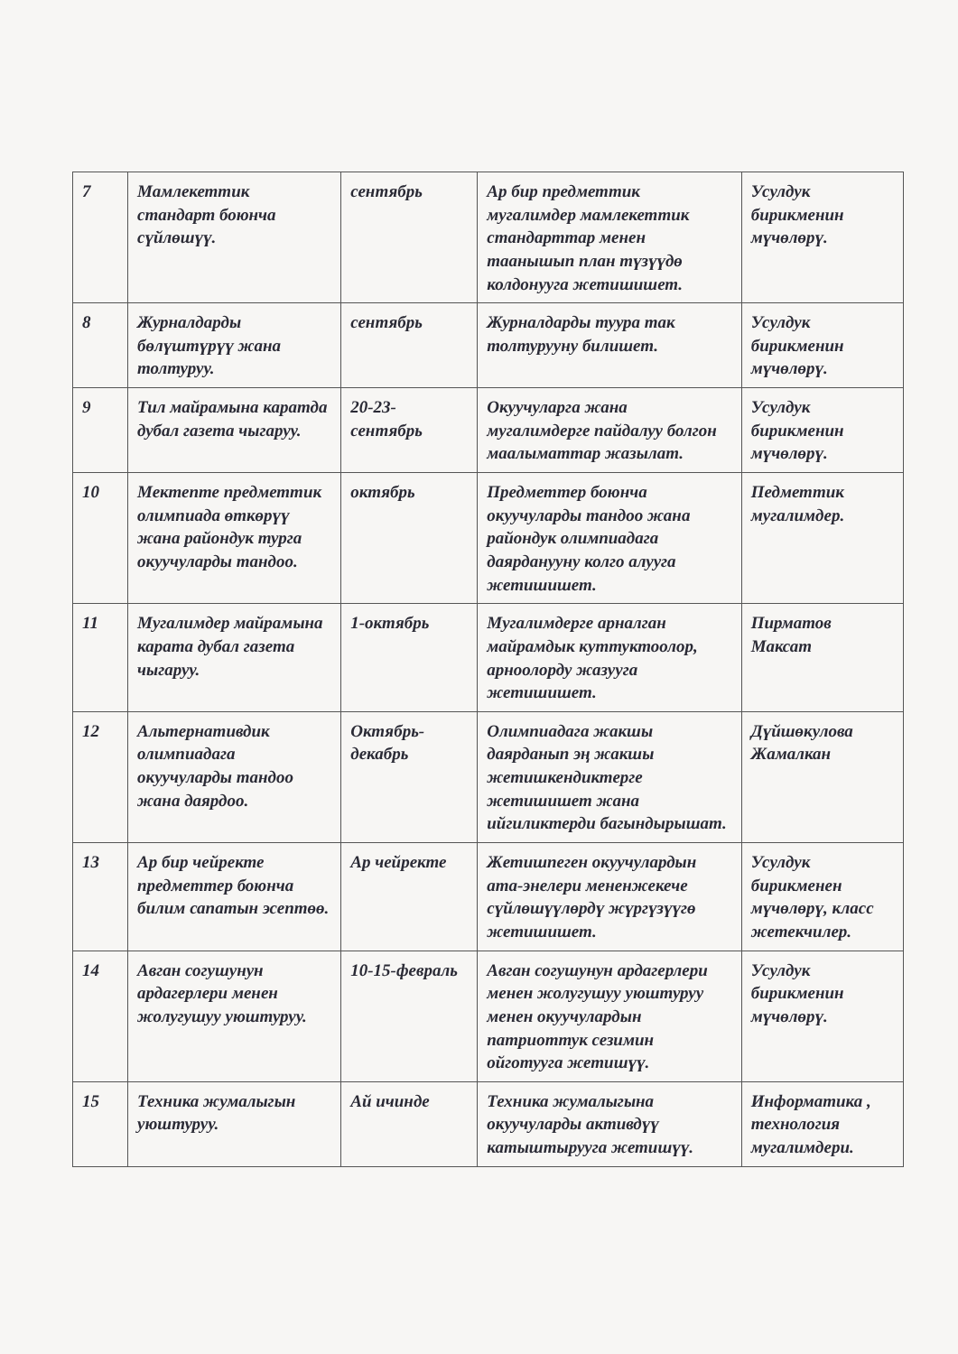| 7 | Мамлекеттик стандарт боюнча сүйлөшүү. | сентябрь | Ар бир предметтик мугалимдер мамлекеттик стандарттар менен таанышып план түзүүдө колдонууга жетишишет. | Усулдук бирикменин мүчөлөрү. |
| 8 | Журналдарды бөлүштүрүү жана толтуруу. | сентябрь | Журналдарды туура так толтурууну билишет. | Усулдук бирикменин мүчөлөрү. |
| 9 | Тил майрамына каратда дубал газета чыгаруу. | 20-23-сентябрь | Окуучуларга жана мугалимдерге пайдалуу болгон маалыматтар жазылат. | Усулдук бирикменин мүчөлөрү. |
| 10 | Мектепте предметтик олимпиада өткөрүү жана райондук турга окуучуларды тандоо. | октябрь | Предметтер боюнча окуучуларды тандоо жана райондук олимпиадага даярданууну колго алууга жетишишет. | Педметтик мугалимдер. |
| 11 | Мугалимдер майрамына карата дубал газета чыгаруу. | 1-октябрь | Мугалимдерге арналган майрамдык куттуктоолор, арноолорду жазууга жетишишет. | Пирматов Максат |
| 12 | Альтернативдик олимпиадага окуучуларды тандоо жана даярдоо. | Октябрь-декабрь | Олимпиадага жакшы даярданып эң жакшы жетишкендиктерге жетишишет жана ийгиликтерди багындырышат. | Дүйшөкулова Жамалкан |
| 13 | Ар бир чейректе предметтер боюнча билим сапатын эсептөө. | Ар чейректе | Жетишпеген окуучулардын ата-энелери мененжекече сүйлөшүүлөрдү жүргүзүүгө жетишишет. | Усулдук бирикменен мүчөлөрү, класс жетекчилер. |
| 14 | Авган согушунун ардагерлери менен жолугушуу уюштуруу. | 10-15-февраль | Авган согушунун ардагерлери менен жолугушуу уюштуруу менен окуучулардын патриоттук сезимин ойготууга жетишүү. | Усулдук бирикменин мүчөлөрү. |
| 15 | Техника жумалыгын уюштуруу. | Ай ичинде | Техника жумалыгына окуучуларды активдүү катыштырууга жетишүү. | Информатика , технология мугалимдери. |